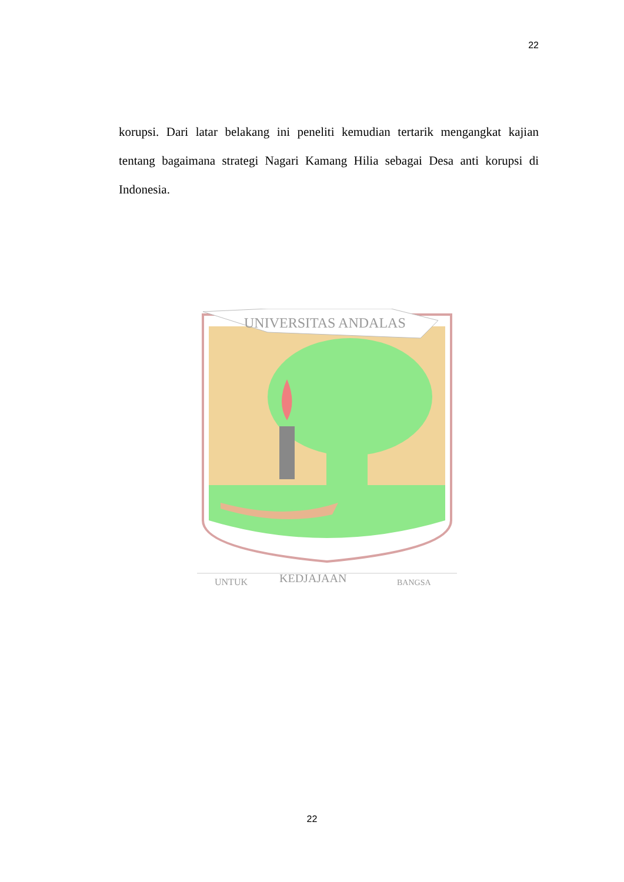22
korupsi. Dari latar belakang ini peneliti kemudian tertarik mengangkat kajian tentang bagaimana strategi Nagari Kamang Hilia sebagai Desa anti korupsi di Indonesia.
UNIVERSITAS ANDALAS
UNTUK
KEDJAJAAN
BANGSA
22